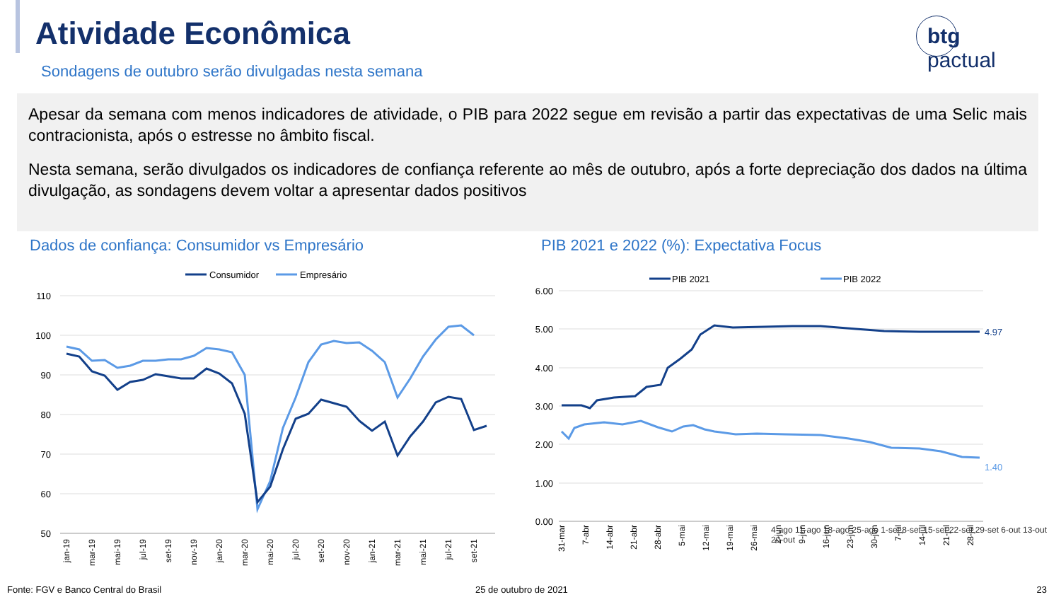Atividade Econômica
Sondagens de outubro serão divulgadas nesta semana
btg pactual
Apesar da semana com menos indicadores de atividade, o PIB para 2022 segue em revisão a partir das expectativas de uma Selic mais contracionista, após o estresse no âmbito fiscal.
Nesta semana, serão divulgados os indicadores de confiança referente ao mês de outubro, após a forte depreciação dos dados na última divulgação, as sondagens devem voltar a apresentar dados positivos
Dados de confiança: Consumidor vs Empresário
PIB 2021 e 2022 (%): Expectativa Focus
Consumidor
Empresário
110
100
90
80
70
60
50
jan-19
mar-19
mai-19
jul-19
set-19
nov-19
jan-20
mar-20
mai-20
jul-20
set-20
nov-20
jan-21
mar-21
mai-21
jul-21
set-21
PIB 2021
PIB 2022
6.00
5.00
4.00
3.00
2.00
1.00
0.00
4.97
1.40
31-mar
7-abr
14-abr
21-abr
28-abr
5-mai
12-mai
19-mai
26-mai
2-jun
9-jun
16-jun
23-jun
30-jun
7-jul
14-jul
21-jul
28-jul
4-ago 11-ago 18-ago 25-ago 1-set 8-set 15-set 22-set 29-set 6-out 13-out 20-out
Fonte: FGV e Banco Central do Brasil
25 de outubro de 2021 23